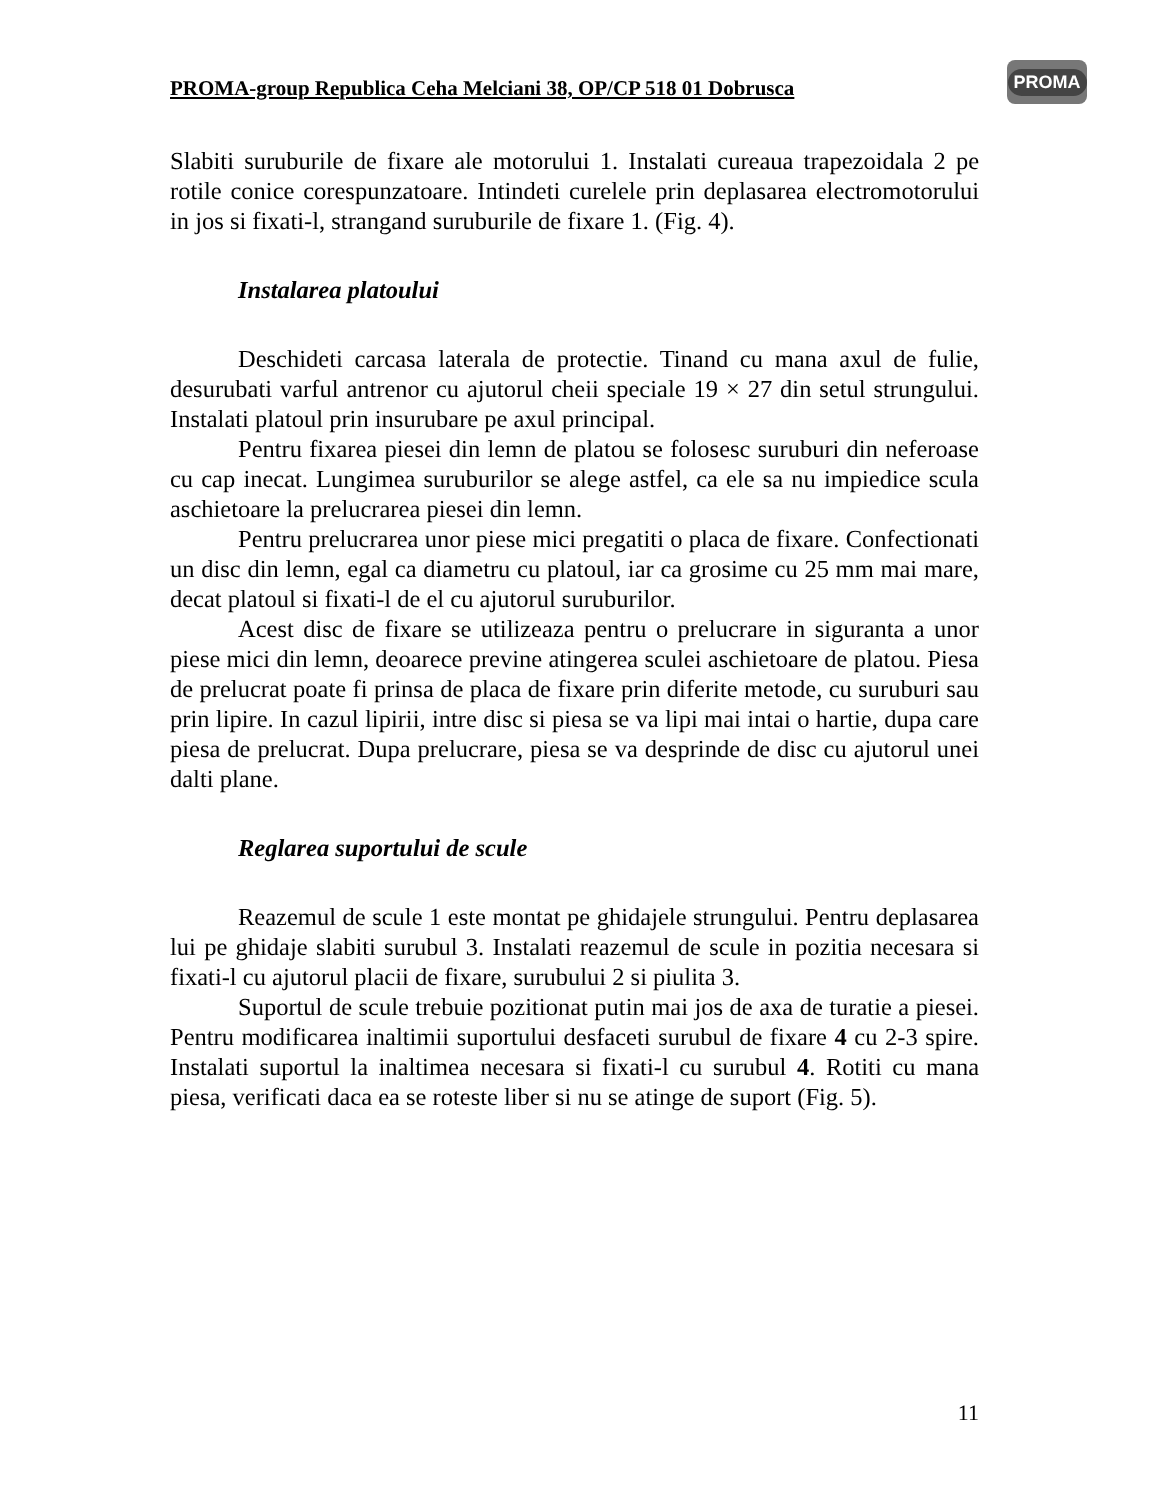PROMA-group Republica Ceha Melciani 38, OP/CP 518 01 Dobrusca
PROMA
Slabiti suruburile de fixare ale motorului 1. Instalati cureaua trapezoidala 2 pe rotile conice corespunzatoare. Intindeti curelele prin deplasarea electromotorului in jos si fixati-l, strangand suruburile de fixare 1. (Fig. 4).
Instalarea platoului
Deschideti carcasa laterala de protectie. Tinand cu mana axul de fulie, desurubati varful antrenor cu ajutorul cheii speciale 19 × 27 din setul strungului. Instalati platoul prin insurubare pe axul principal.
Pentru fixarea piesei din lemn de platou se folosesc suruburi din neferoase cu cap inecat. Lungimea suruburilor se alege astfel, ca ele sa nu impiedice scula aschietoare la prelucrarea piesei din lemn.
Pentru prelucrarea unor piese mici pregatiti o placa de fixare. Confectionati un disc din lemn, egal ca diametru cu platoul, iar ca grosime cu 25 mm mai mare, decat platoul si fixati-l de el cu ajutorul suruburilor.
Acest disc de fixare se utilizeaza pentru o prelucrare in siguranta a unor piese mici din lemn, deoarece previne atingerea sculei aschietoare de platou. Piesa de prelucrat poate fi prinsa de placa de fixare prin diferite metode, cu suruburi sau prin lipire. In cazul lipirii, intre disc si piesa se va lipi mai intai o hartie, dupa care piesa de prelucrat. Dupa prelucrare, piesa se va desprinde de disc cu ajutorul unei dalti plane.
Reglarea suportului de scule
Reazemul de scule 1 este montat pe ghidajele strungului. Pentru deplasarea lui pe ghidaje slabiti surubul 3. Instalati reazemul de scule in pozitia necesara si fixati-l cu ajutorul placii de fixare, surubului 2 si piulita 3.
Suportul de scule trebuie pozitionat putin mai jos de axa de turatie a piesei. Pentru modificarea inaltimii suportului desfaceti surubul de fixare 4 cu 2-3 spire. Instalati suportul la inaltimea necesara si fixati-l cu surubul 4. Rotiti cu mana piesa, verificati daca ea se roteste liber si nu se atinge de suport (Fig. 5).
11